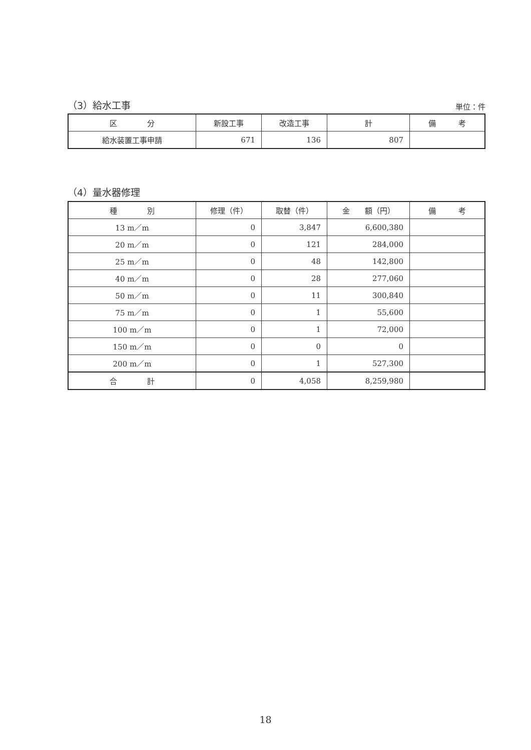（3）給水工事 単位：件
| 区 分 | 新設工事 | 改造工事 | 計 | 備 考 |
| --- | --- | --- | --- | --- |
| 給水装置工事申請 | 671 | 136 | 807 | |
（4）量水器修理
| 種 別 | 修理（件） | 取替（件） | 金 額（円） | 備 考 |
| --- | --- | --- | --- | --- |
| 13 m／m | 0 | 3,847 | 6,600,380 | |
| 20 m／m | 0 | 121 | 284,000 | |
| 25 m／m | 0 | 48 | 142,800 | |
| 40 m／m | 0 | 28 | 277,060 | |
| 50 m／m | 0 | 11 | 300,840 | |
| 75 m／m | 0 | 1 | 55,600 | |
| 100 m／m | 0 | 1 | 72,000 | |
| 150 m／m | 0 | 0 | 0 | |
| 200 m／m | 0 | 1 | 527,300 | |
| 合 計 | 0 | 4,058 | 8,259,980 | |
18